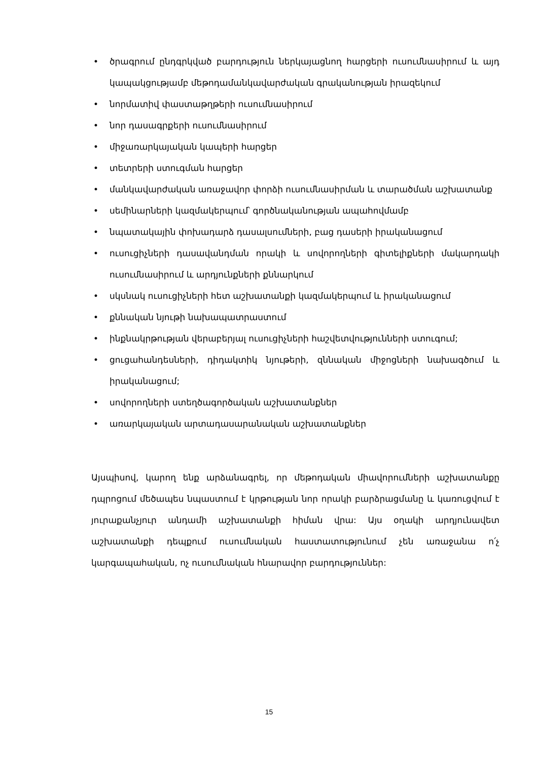• ծրագրում ընդգրկված բարդություն ներկայացնող հարցերի ուսումնասիրում և այդ կապակցությամբ մեթոդամանկավարժական գրականության իրազեկում
• նորմատիվ փաստաթղթերի ուսումնասիրում
• նոր դասագրքերի ուսումնասիրում
• միջառարկայական կապերի հարցեր
• տետրերի ստուգման հարցեր
• մանկավարժական առաջավոր փորձի ուսումնասիրման և տարածման աշխատանք
• սեմինարների կազմակերպում՝ գործնականության ապահովմամբ
• նպատակային փոխադարձ դասալսումների, բաց դասերի իրականացում
• ուսուցիչների դասավանդման որակի և սովորողների գիտելիքների մակարդակի ուսումնասիրում և արդյունքների քննարկում
• սկսնակ ուսուցիչների հետ աշխատանքի կազմակերպում և իրականացում
• քննական նյութի նախապատրաստում
• ինքնակրթության վերաբերյալ ուսուցիչների հաշվետվությունների ստուգում;
• ցուցահանդեսների, դիդակտիկ նյութերի, զննական միջոցների նախագծում և իրականացում;
• սովորողների ստեղծագործական աշխատանքներ
• առարկայական արտադասարանական աշխատանքներ
Այսպիսով, կարող ենք արձանագրել, որ մեթոդական միավորումների աշխատանքը դպրոցում մեծապես նպաստում է կրթության նոր որակի բարձրացմանը և կառուցվում է յուրաքանչյուր անդամի աշխատանքի հիման վրա: Այս օղակի արդյունավետ աշխատանքի դեպքում ուսումնական հաստատությունում չեն առաջանա ո՛չ կարգապահական, ոչ ուսումնական հնարավոր բարդություններ:
15